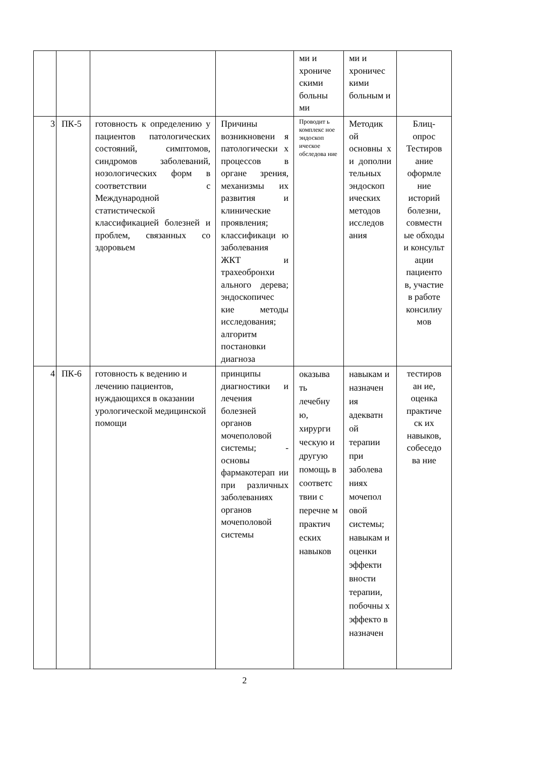| | | | | ми и хрониче скими больны ми | ми и хроничес кими больным и | |
| 3 | ПК-5 | готовность к определению у пациентов патологических состояний, симптомов, синдромов заболеваний, нозологических форм в соответствии с Международной статистической классификацией болезней и проблем, связанных со здоровьем | Причины возникновени я патологически х процессов в органе зрения, механизмы их развития и клинические проявления; классификаци ю заболевания ЖКТ и трахеобронхи ального дерева; эндоскопичес кие методы исследования; алгоритм постановки диагноза | Проводит ь комплекс ное эндоскоп ическое обследова ние | Методик ой основны х и дополни тельных эндоскоп ических методов исследов ания | Блиц-опрос Тестиров ание оформле ние историй болезни, совместн ые обходы и консульт ации пациенто в, участие в работе консилиу мов |
| 4 | ПК-6 | готовность к ведению и лечению пациентов, нуждающихся в оказании урологической медицинской помощи | принципы диагностики и лечения болезней органов мочеполовой системы; - основы фармакотерап ии при различных заболеваниях органов мочеполовой системы | оказыва ть лечебну ю, хирурги ческую и другую помощь в соответс твии с перечне м практич еских навыков | навыкам и назначен ия адекватн ой терапии при заболева ниях мочепол овой системы; навыкам и оценки эффекти вности терапии, побочны х эффекто в назначен | тестиров ан ие, оценка практиче ск их навыков, собеседо ва ние |
2